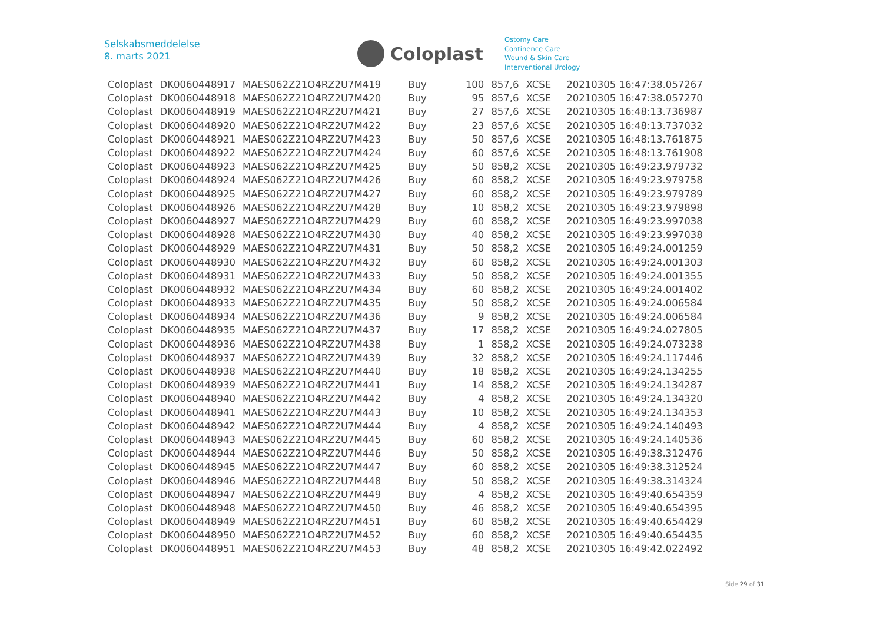Selskabsmeddelelse
8. marts 2021
Coloplast
Ostomy Care
Continence Care
Wound & Skin Care
Interventional Urology
| Coloplast | DK0060448917 | MAES062Z21O4RZ2U7M419 | Buy | 100 | 857,6 | XCSE | 20210305 16:47:38.057267 |
| Coloplast | DK0060448918 | MAES062Z21O4RZ2U7M420 | Buy | 95 | 857,6 | XCSE | 20210305 16:47:38.057270 |
| Coloplast | DK0060448919 | MAES062Z21O4RZ2U7M421 | Buy | 27 | 857,6 | XCSE | 20210305 16:48:13.736987 |
| Coloplast | DK0060448920 | MAES062Z21O4RZ2U7M422 | Buy | 23 | 857,6 | XCSE | 20210305 16:48:13.737032 |
| Coloplast | DK0060448921 | MAES062Z21O4RZ2U7M423 | Buy | 50 | 857,6 | XCSE | 20210305 16:48:13.761875 |
| Coloplast | DK0060448922 | MAES062Z21O4RZ2U7M424 | Buy | 60 | 857,6 | XCSE | 20210305 16:48:13.761908 |
| Coloplast | DK0060448923 | MAES062Z21O4RZ2U7M425 | Buy | 50 | 858,2 | XCSE | 20210305 16:49:23.979732 |
| Coloplast | DK0060448924 | MAES062Z21O4RZ2U7M426 | Buy | 60 | 858,2 | XCSE | 20210305 16:49:23.979758 |
| Coloplast | DK0060448925 | MAES062Z21O4RZ2U7M427 | Buy | 60 | 858,2 | XCSE | 20210305 16:49:23.979789 |
| Coloplast | DK0060448926 | MAES062Z21O4RZ2U7M428 | Buy | 10 | 858,2 | XCSE | 20210305 16:49:23.979898 |
| Coloplast | DK0060448927 | MAES062Z21O4RZ2U7M429 | Buy | 60 | 858,2 | XCSE | 20210305 16:49:23.997038 |
| Coloplast | DK0060448928 | MAES062Z21O4RZ2U7M430 | Buy | 40 | 858,2 | XCSE | 20210305 16:49:23.997038 |
| Coloplast | DK0060448929 | MAES062Z21O4RZ2U7M431 | Buy | 50 | 858,2 | XCSE | 20210305 16:49:24.001259 |
| Coloplast | DK0060448930 | MAES062Z21O4RZ2U7M432 | Buy | 60 | 858,2 | XCSE | 20210305 16:49:24.001303 |
| Coloplast | DK0060448931 | MAES062Z21O4RZ2U7M433 | Buy | 50 | 858,2 | XCSE | 20210305 16:49:24.001355 |
| Coloplast | DK0060448932 | MAES062Z21O4RZ2U7M434 | Buy | 60 | 858,2 | XCSE | 20210305 16:49:24.001402 |
| Coloplast | DK0060448933 | MAES062Z21O4RZ2U7M435 | Buy | 50 | 858,2 | XCSE | 20210305 16:49:24.006584 |
| Coloplast | DK0060448934 | MAES062Z21O4RZ2U7M436 | Buy | 9 | 858,2 | XCSE | 20210305 16:49:24.006584 |
| Coloplast | DK0060448935 | MAES062Z21O4RZ2U7M437 | Buy | 17 | 858,2 | XCSE | 20210305 16:49:24.027805 |
| Coloplast | DK0060448936 | MAES062Z21O4RZ2U7M438 | Buy | 1 | 858,2 | XCSE | 20210305 16:49:24.073238 |
| Coloplast | DK0060448937 | MAES062Z21O4RZ2U7M439 | Buy | 32 | 858,2 | XCSE | 20210305 16:49:24.117446 |
| Coloplast | DK0060448938 | MAES062Z21O4RZ2U7M440 | Buy | 18 | 858,2 | XCSE | 20210305 16:49:24.134255 |
| Coloplast | DK0060448939 | MAES062Z21O4RZ2U7M441 | Buy | 14 | 858,2 | XCSE | 20210305 16:49:24.134287 |
| Coloplast | DK0060448940 | MAES062Z21O4RZ2U7M442 | Buy | 4 | 858,2 | XCSE | 20210305 16:49:24.134320 |
| Coloplast | DK0060448941 | MAES062Z21O4RZ2U7M443 | Buy | 10 | 858,2 | XCSE | 20210305 16:49:24.134353 |
| Coloplast | DK0060448942 | MAES062Z21O4RZ2U7M444 | Buy | 4 | 858,2 | XCSE | 20210305 16:49:24.140493 |
| Coloplast | DK0060448943 | MAES062Z21O4RZ2U7M445 | Buy | 60 | 858,2 | XCSE | 20210305 16:49:24.140536 |
| Coloplast | DK0060448944 | MAES062Z21O4RZ2U7M446 | Buy | 50 | 858,2 | XCSE | 20210305 16:49:38.312476 |
| Coloplast | DK0060448945 | MAES062Z21O4RZ2U7M447 | Buy | 60 | 858,2 | XCSE | 20210305 16:49:38.312524 |
| Coloplast | DK0060448946 | MAES062Z21O4RZ2U7M448 | Buy | 50 | 858,2 | XCSE | 20210305 16:49:38.314324 |
| Coloplast | DK0060448947 | MAES062Z21O4RZ2U7M449 | Buy | 4 | 858,2 | XCSE | 20210305 16:49:40.654359 |
| Coloplast | DK0060448948 | MAES062Z21O4RZ2U7M450 | Buy | 46 | 858,2 | XCSE | 20210305 16:49:40.654395 |
| Coloplast | DK0060448949 | MAES062Z21O4RZ2U7M451 | Buy | 60 | 858,2 | XCSE | 20210305 16:49:40.654429 |
| Coloplast | DK0060448950 | MAES062Z21O4RZ2U7M452 | Buy | 60 | 858,2 | XCSE | 20210305 16:49:40.654435 |
| Coloplast | DK0060448951 | MAES062Z21O4RZ2U7M453 | Buy | 48 | 858,2 | XCSE | 20210305 16:49:42.022492 |
Side 29 of 31